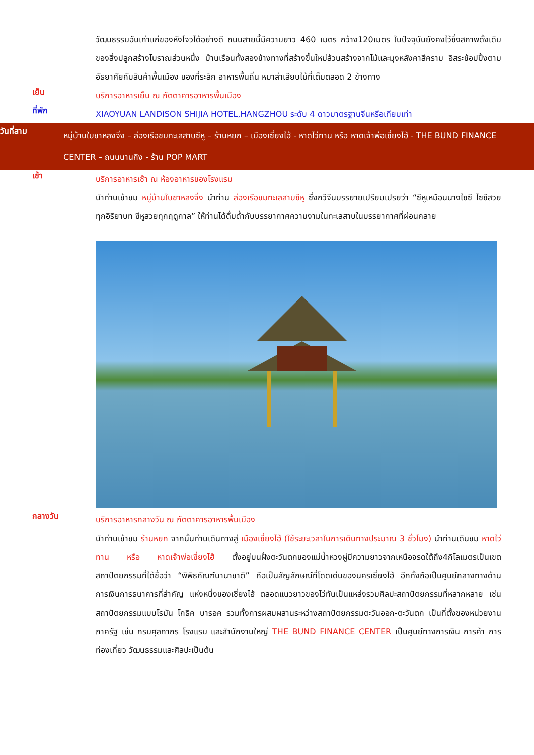วัฒนธรรมอันเก่าแก่ของหังโจวได้อย่างดี ถนนสายนี้มีความยาว 460 เมตร กว้าง120เมตร ในปัจจุบันยังคงไว้ซึ่งสภาพดั้งเดิมของสิ่งปลูกสร้างโบราณส่วนหนึ่ง บ้านเรือนทั้งสองข้างทางที่สร้างขึ้นใหม่ล้วนสร้างจากไม้และมุงหลังคาสีคราม อิสระช้อปปิ้งตามอัธยาศัยกับสินค้าพื้นเมือง ของที่ระลึก อาหารพื้นถิ่น หมาล่าเสียบไม้ที่เต็มตลอด 2 ข้างทาง
เย็น
บริการอาหารเย็น ณ ภัตตาคารอาหารพื้นเมือง
ที่พัก
XIAOYUAN LANDISON SHIJIA HOTEL,HANGZHOU ระดับ 4 ดาวมาตรฐานจีนหรือเทียบเท่า
วันที่สาม
หมู่บ้านใบชาหลงจิ่ง – ล่องเรือชมทะเลสาบซีหู – ร้านหยก – เมืองเซี่ยงไฮ้ - หาดไว่ทาน หรือ หาดเจ้าพ่อเซี่ยงไฮ้ - THE BUND FINANCE CENTER – ถนนนานกิง - ร้าน POP MART
เช้า
บริการอาหารเช้า ณ ห้องอาหารของโรงแรม
นำท่านเข้าชม หมู่บ้านใบชาหลงจิ่ง นำท่าน ล่องเรือชมทะเลสาบซีหู ซึ่งกวีจีนบรรยายเปรียบเปรยว่า “ซีหูเหมือนนางไซซี ไซซีสวยทุกอิริยาบท ซีหูสวยทุกฤดูกาล” ให้ท่านได้ดื่มด่ำกับบรรยากาศความงามในทะเลสาบในบรรยากาศที่ผ่อนคลาย
กลางวัน
บริการอาหารกลางวัน ณ ภัตตาคารอาหารพื้นเมือง
นำท่านเข้าชม ร้านหยก จากนั้นท่านเดินทางสู่ เมืองเซี่ยงไฮ้ (ใช้ระยะเวลาในการเดินทางประมาณ 3 ชั่วโมง) นำท่านเดินชม หาดไว่ทาน หรือ หาดเจ้าพ่อเซี่ยงไฮ้ ตั้งอยู่บนฝั่งตะวันตกของแม่น้ำหวงผู่มีความยาวจากเหนือจรดใต้ถึง4กิโลเมตรเป็นเขตสถาปัตยกรรมที่ได้ชื่อว่า “พิพิธภัณฑ์นานาชาติ” ถือเป็นสัญลักษณ์ที่โดดเด่นของนครเซี่ยงไฮ้ อีกทั้งถือเป็นศูนย์กลางทางด้านการเงินการธนาคารที่สำคัญ แห่งหนึ่งของเซี่ยงไฮ้ ตลอดแนวยาวของไว่ทันเป็นแหล่งรวมศิลปะสถาปัตยกรรมที่หลากหลาย เช่น สถาปัตยกรรมแบบโรมัน โกธิค บารอค รวมทั้งการผสมผสานระหว่างสถาปัตยกรรมตะวันออก-ตะวันตก เป็นที่ตั้งของหน่วยงานภาครัฐ เช่น กรมศุลกากร โรงแรม และสำนักงานใหญ่ THE BUND FINANCE CENTER เป็นศูนย์ทางการเงิน การค้า การท่องเที่ยว วัฒนธรรมและศิลปะเป็นต้น